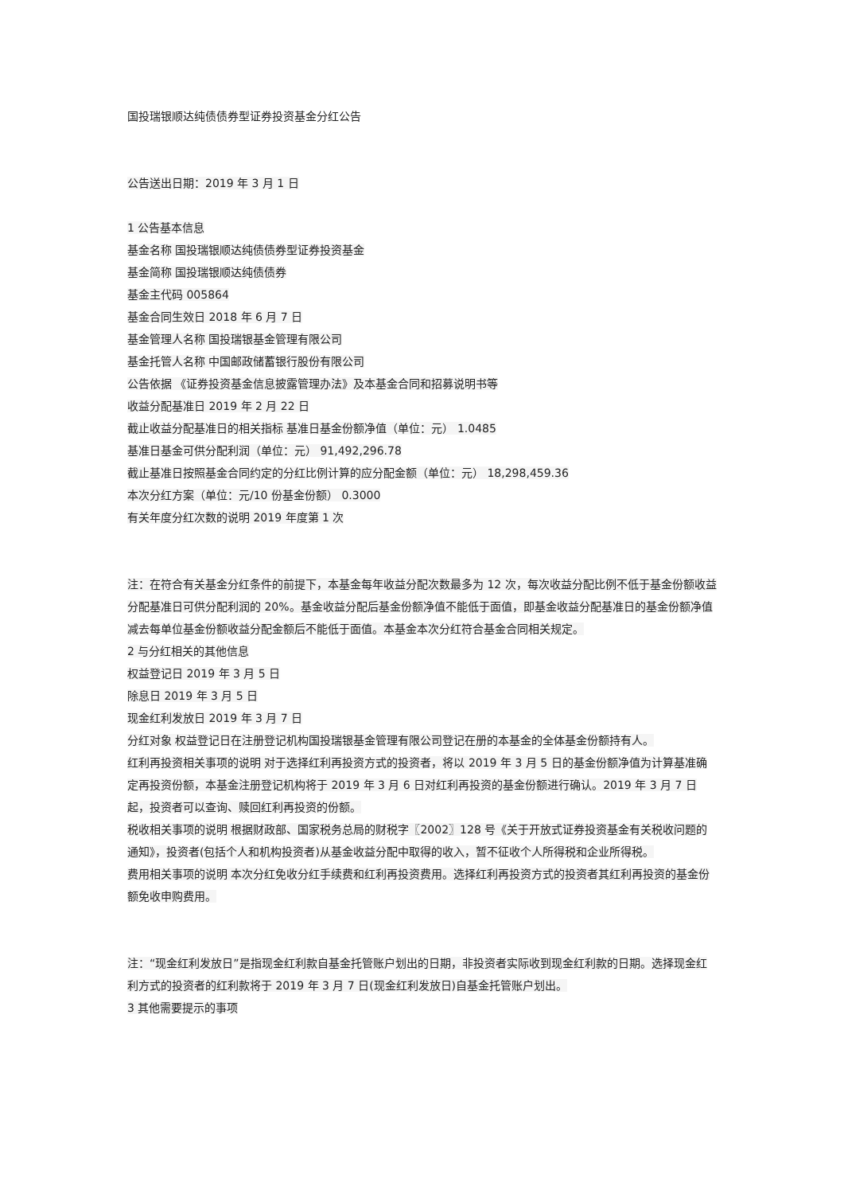国投瑞银顺达纯债债券型证券投资基金分红公告
公告送出日期：2019 年 3 月 1 日
1 公告基本信息
基金名称 国投瑞银顺达纯债债券型证券投资基金
基金简称 国投瑞银顺达纯债债券
基金主代码 005864
基金合同生效日 2018 年 6 月 7 日
基金管理人名称 国投瑞银基金管理有限公司
基金托管人名称 中国邮政储蓄银行股份有限公司
公告依据 《证券投资基金信息披露管理办法》及本基金合同和招募说明书等
收益分配基准日 2019 年 2 月 22 日
截止收益分配基准日的相关指标 基准日基金份额净值（单位：元） 1.0485
基准日基金可供分配利润（单位：元） 91,492,296.78
截止基准日按照基金合同约定的分红比例计算的应分配金额（单位：元） 18,298,459.36
本次分红方案（单位：元/10 份基金份额） 0.3000
有关年度分红次数的说明 2019 年度第 1 次
注：在符合有关基金分红条件的前提下，本基金每年收益分配次数最多为 12 次，每次收益分配比例不低于基金份额收益分配基准日可供分配利润的 20%。基金收益分配后基金份额净值不能低于面值，即基金收益分配基准日的基金份额净值减去每单位基金份额收益分配金额后不能低于面值。本基金本次分红符合基金合同相关规定。
2 与分红相关的其他信息
权益登记日 2019 年 3 月 5 日
除息日 2019 年 3 月 5 日
现金红利发放日 2019 年 3 月 7 日
分红对象 权益登记日在注册登记机构国投瑞银基金管理有限公司登记在册的本基金的全体基金份额持有人。
红利再投资相关事项的说明 对于选择红利再投资方式的投资者，将以 2019 年 3 月 5 日的基金份额净值为计算基准确定再投资份额，本基金注册登记机构将于 2019 年 3 月 6 日对红利再投资的基金份额进行确认。2019 年 3 月 7 日起，投资者可以查询、赎回红利再投资的份额。
税收相关事项的说明 根据财政部、国家税务总局的财税字〖2002〗128 号《关于开放式证券投资基金有关税收问题的通知》，投资者(包括个人和机构投资者)从基金收益分配中取得的收入，暂不征收个人所得税和企业所得税。
费用相关事项的说明 本次分红免收分红手续费和红利再投资费用。选择红利再投资方式的投资者其红利再投资的基金份额免收申购费用。
注：“现金红利发放日”是指现金红利款自基金托管账户划出的日期，非投资者实际收到现金红利款的日期。选择现金红利方式的投资者的红利款将于 2019 年 3 月 7 日(现金红利发放日)自基金托管账户划出。
3 其他需要提示的事项